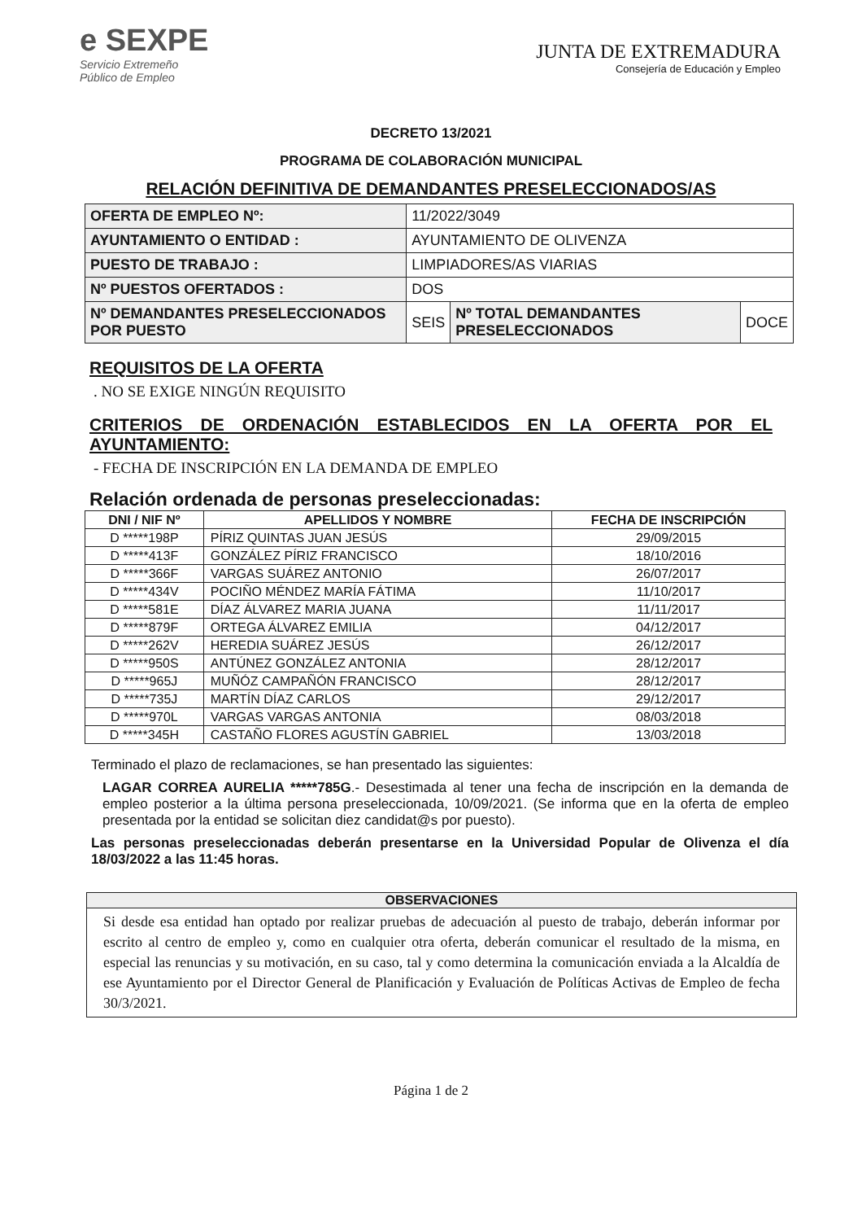e SEXPE
Servicio Extremeño
Público de Empleo
JUNTA DE EXTREMADURA
Consejería de Educación y Empleo
DECRETO 13/2021
PROGRAMA DE COLABORACIÓN MUNICIPAL
RELACIÓN DEFINITIVA DE DEMANDANTES PRESELECCIONADOS/AS
| OFERTA DE EMPLEO Nº: | 11/2022/3049 | | |
| AYUNTAMIENTO O ENTIDAD : | AYUNTAMIENTO DE OLIVENZA | | |
| PUESTO DE TRABAJO : | LIMPIADORES/AS VIARIAS | | |
| Nº PUESTOS OFERTADOS : | DOS | | |
| Nº DEMANDANTES PRESELECCIONADOS POR PUESTO | SEIS | Nº TOTAL DEMANDANTES PRESELECCIONADOS | DOCE |
REQUISITOS DE LA OFERTA
. NO SE EXIGE NINGÚN REQUISITO
CRITERIOS DE ORDENACIÓN ESTABLECIDOS EN LA OFERTA POR EL AYUNTAMIENTO:
- FECHA DE INSCRIPCIÓN EN LA DEMANDA DE EMPLEO
Relación ordenada de personas preseleccionadas:
| DNI / NIF Nº | APELLIDOS Y NOMBRE | FECHA DE INSCRIPCIÓN |
| --- | --- | --- |
| D *****198P | PÍRIZ QUINTAS JUAN JESÚS | 29/09/2015 |
| D *****413F | GONZÁLEZ PÍRIZ FRANCISCO | 18/10/2016 |
| D *****366F | VARGAS SUÁREZ ANTONIO | 26/07/2017 |
| D *****434V | POCIÑO MÉNDEZ MARÍA FÁTIMA | 11/10/2017 |
| D *****581E | DÍAZ ÁLVAREZ MARIA JUANA | 11/11/2017 |
| D *****879F | ORTEGA ÁLVAREZ EMILIA | 04/12/2017 |
| D *****262V | HEREDIA SUÁREZ JESÚS | 26/12/2017 |
| D *****950S | ANTÚNEZ GONZÁLEZ ANTONIA | 28/12/2017 |
| D *****965J | MUÑÓZ CAMPAÑÓN FRANCISCO | 28/12/2017 |
| D *****735J | MARTÍN DÍAZ CARLOS | 29/12/2017 |
| D *****970L | VARGAS VARGAS ANTONIA | 08/03/2018 |
| D *****345H | CASTAÑO FLORES AGUSTÍN GABRIEL | 13/03/2018 |
Terminado el plazo de reclamaciones, se han presentado las siguientes:
LAGAR CORREA AURELIA *****785G.- Desestimada al tener una fecha de inscripción en la demanda de empleo posterior a la última persona preseleccionada, 10/09/2021. (Se informa que en la oferta de empleo presentada por la entidad se solicitan diez candidat@s por puesto).
Las personas preseleccionadas deberán presentarse en la Universidad Popular de Olivenza el día 18/03/2022 a las 11:45 horas.
OBSERVACIONES
Si desde esa entidad han optado por realizar pruebas de adecuación al puesto de trabajo, deberán informar por escrito al centro de empleo y, como en cualquier otra oferta, deberán comunicar el resultado de la misma, en especial las renuncias y su motivación, en su caso, tal y como determina la comunicación enviada a la Alcaldía de ese Ayuntamiento por el Director General de Planificación y Evaluación de Políticas Activas de Empleo de fecha 30/3/2021.
Página 1 de 2